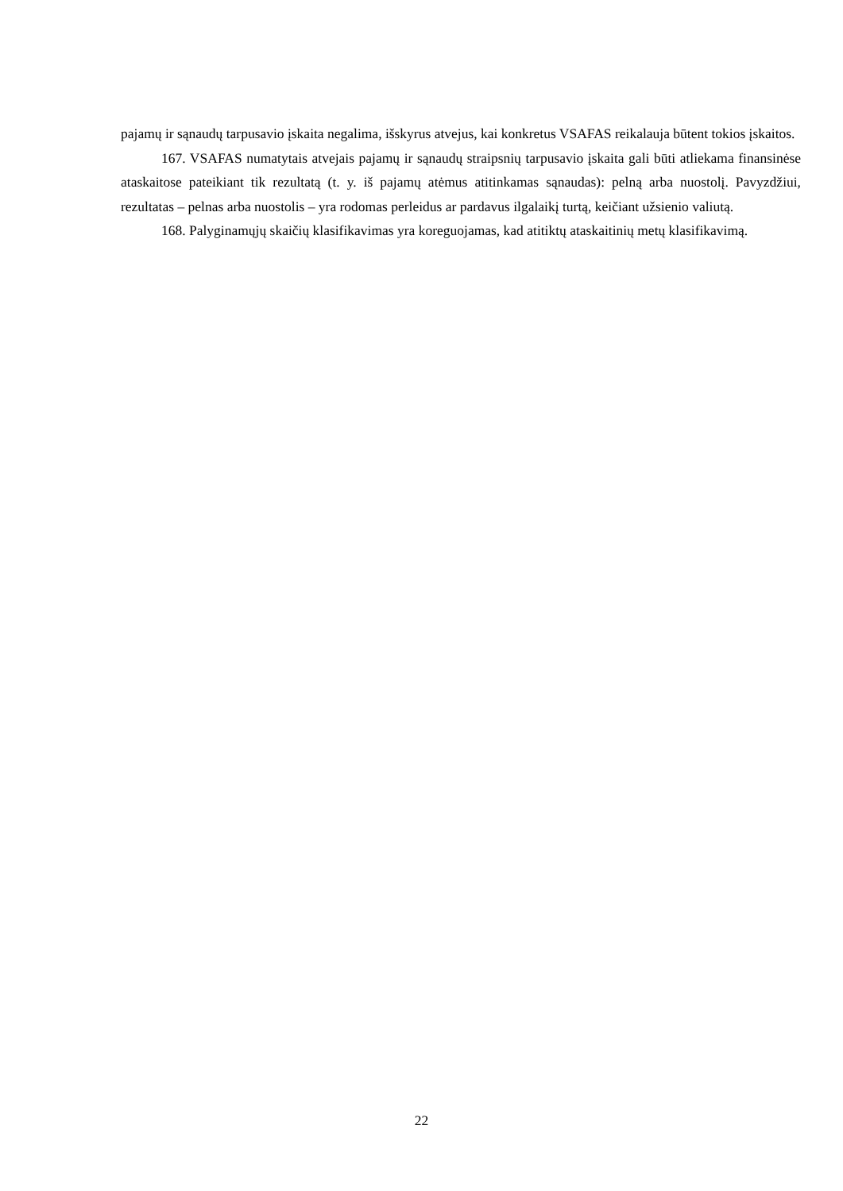pajamų ir sąnaudų tarpusavio įskaita negalima, išskyrus atvejus, kai konkretus VSAFAS reikalauja būtent tokios įskaitos.
167. VSAFAS numatytais atvejais pajamų ir sąnaudų straipsnių tarpusavio įskaita gali būti atliekama finansinėse ataskaitose pateikiant tik rezultatą (t. y. iš pajamų atėmus atitinkamas sąnaudas): pelną arba nuostolį. Pavyzdžiui, rezultatas – pelnas arba nuostolis – yra rodomas perleidus ar pardavus ilgalaikį turtą, keičiant užsienio valiutą.
168. Palyginamųjų skaičių klasifikavimas yra koreguojamas, kad atitiktų ataskaitinių metų klasifikavimą.
22